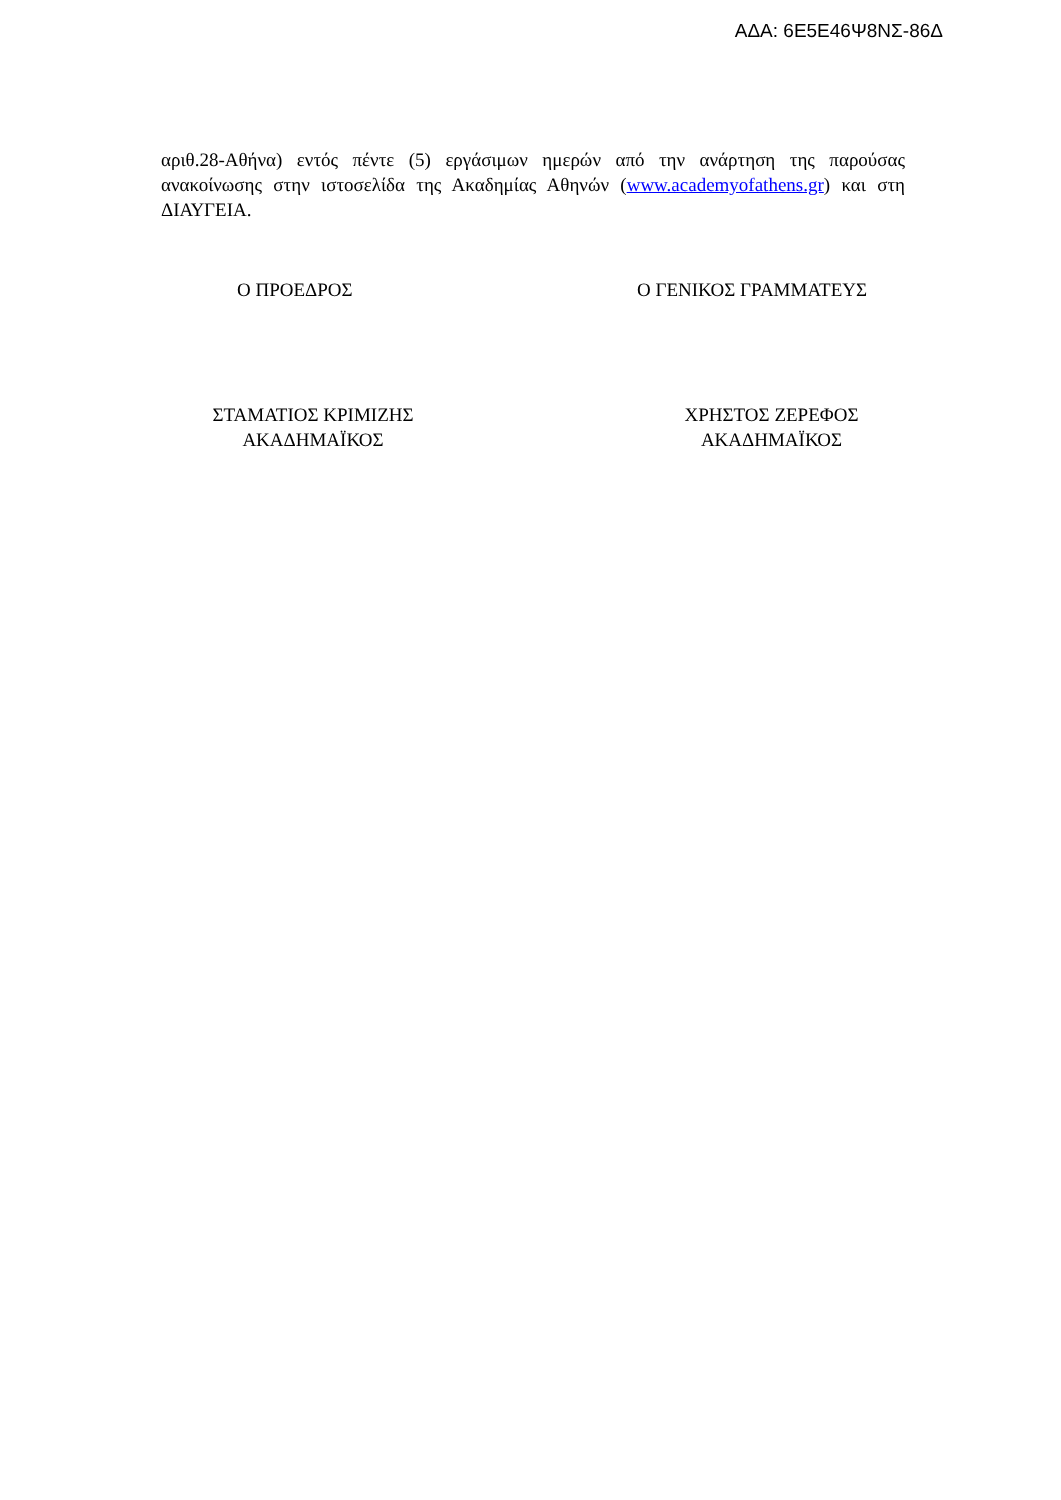ΑΔΑ: 6Ε5Ε46Ψ8ΝΣ-86Δ
αριθ.28-Αθήνα) εντός πέντε (5) εργάσιμων ημερών από την ανάρτηση της παρούσας ανακοίνωσης στην ιστοσελίδα της Ακαδημίας Αθηνών (www.academyofathens.gr) και στη ΔΙΑΥΓΕΙΑ.
Ο ΠΡΟΕΔΡΟΣ Ο ΓΕΝΙΚΟΣ ΓΡΑΜΜΑΤΕΥΣ
ΣΤΑΜΑΤΙΟΣ ΚΡΙΜΙΖΗΣ
ΑΚΑΔΗΜΑΪΚΟΣ
ΧΡΗΣΤΟΣ ΖΕΡΕΦΟΣ
ΑΚΑΔΗΜΑΪΚΟΣ